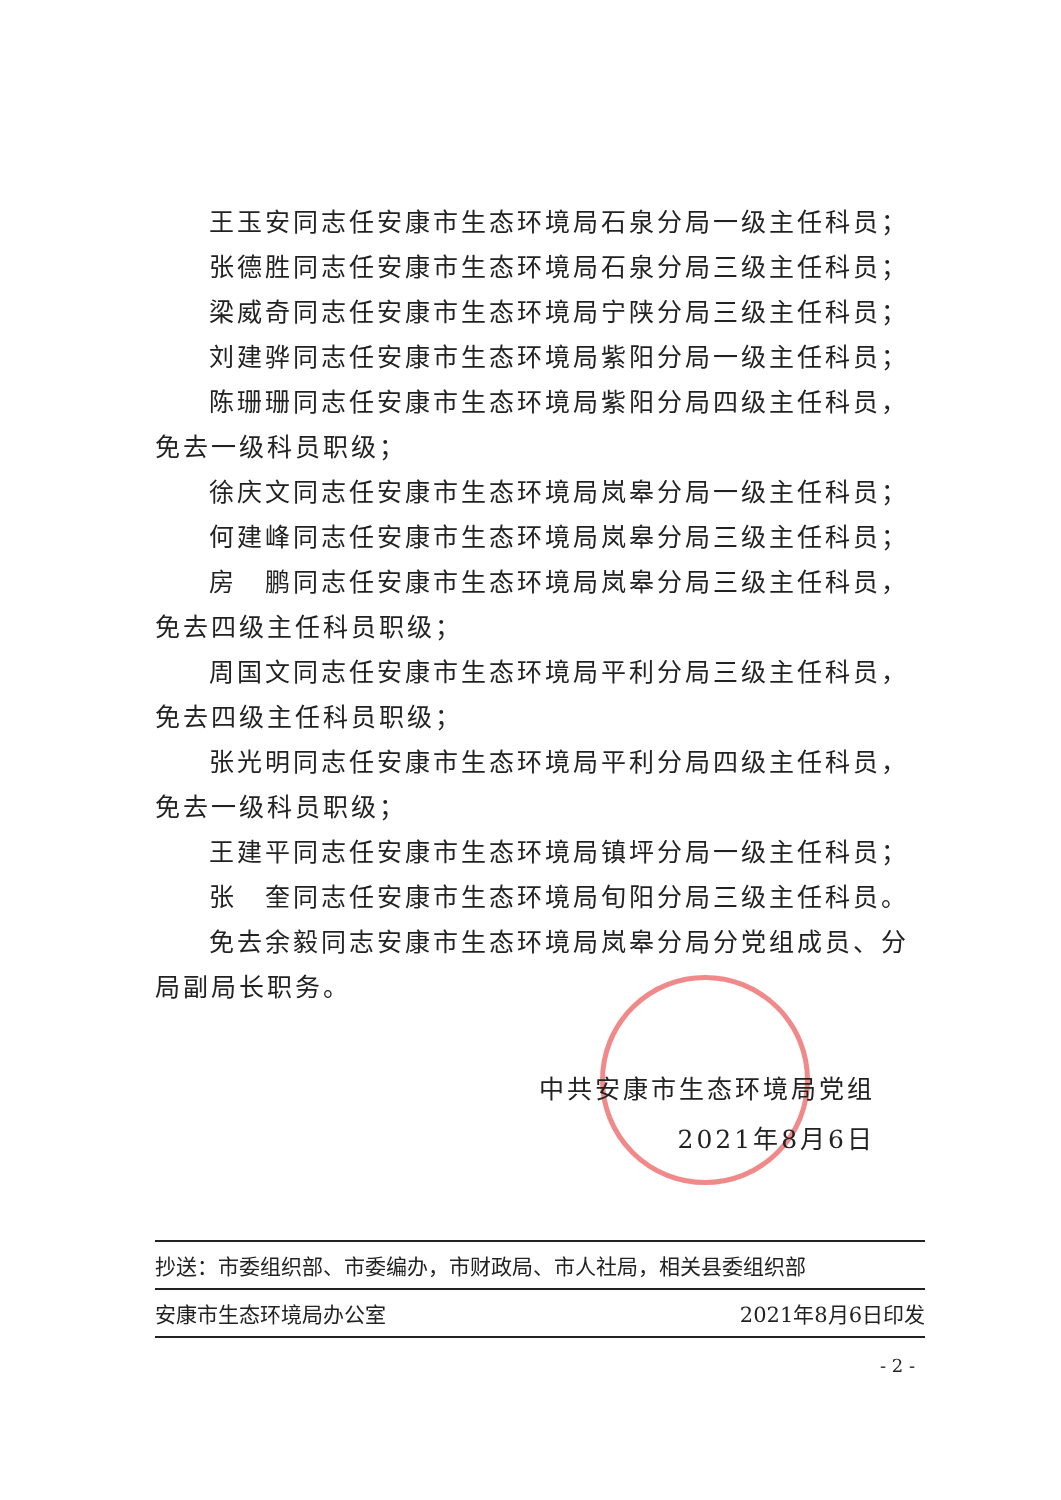王玉安同志任安康市生态环境局石泉分局一级主任科员；
张德胜同志任安康市生态环境局石泉分局三级主任科员；
梁威奇同志任安康市生态环境局宁陕分局三级主任科员；
刘建骅同志任安康市生态环境局紫阳分局一级主任科员；
陈珊珊同志任安康市生态环境局紫阳分局四级主任科员，免去一级科员职级；
徐庆文同志任安康市生态环境局岚皋分局一级主任科员；
何建峰同志任安康市生态环境局岚皋分局三级主任科员；
房　鹏同志任安康市生态环境局岚皋分局三级主任科员，免去四级主任科员职级；
周国文同志任安康市生态环境局平利分局三级主任科员，免去四级主任科员职级；
张光明同志任安康市生态环境局平利分局四级主任科员，免去一级科员职级；
王建平同志任安康市生态环境局镇坪分局一级主任科员；
张　奎同志任安康市生态环境局旬阳分局三级主任科员。
免去余毅同志安康市生态环境局岚皋分局分党组成员、分局副局长职务。
中共安康市生态环境局党组
2021年8月6日
抄送：市委组织部、市委编办，市财政局、市人社局，相关县委组织部
安康市生态环境局办公室 2021年8月6日印发
- 2 -